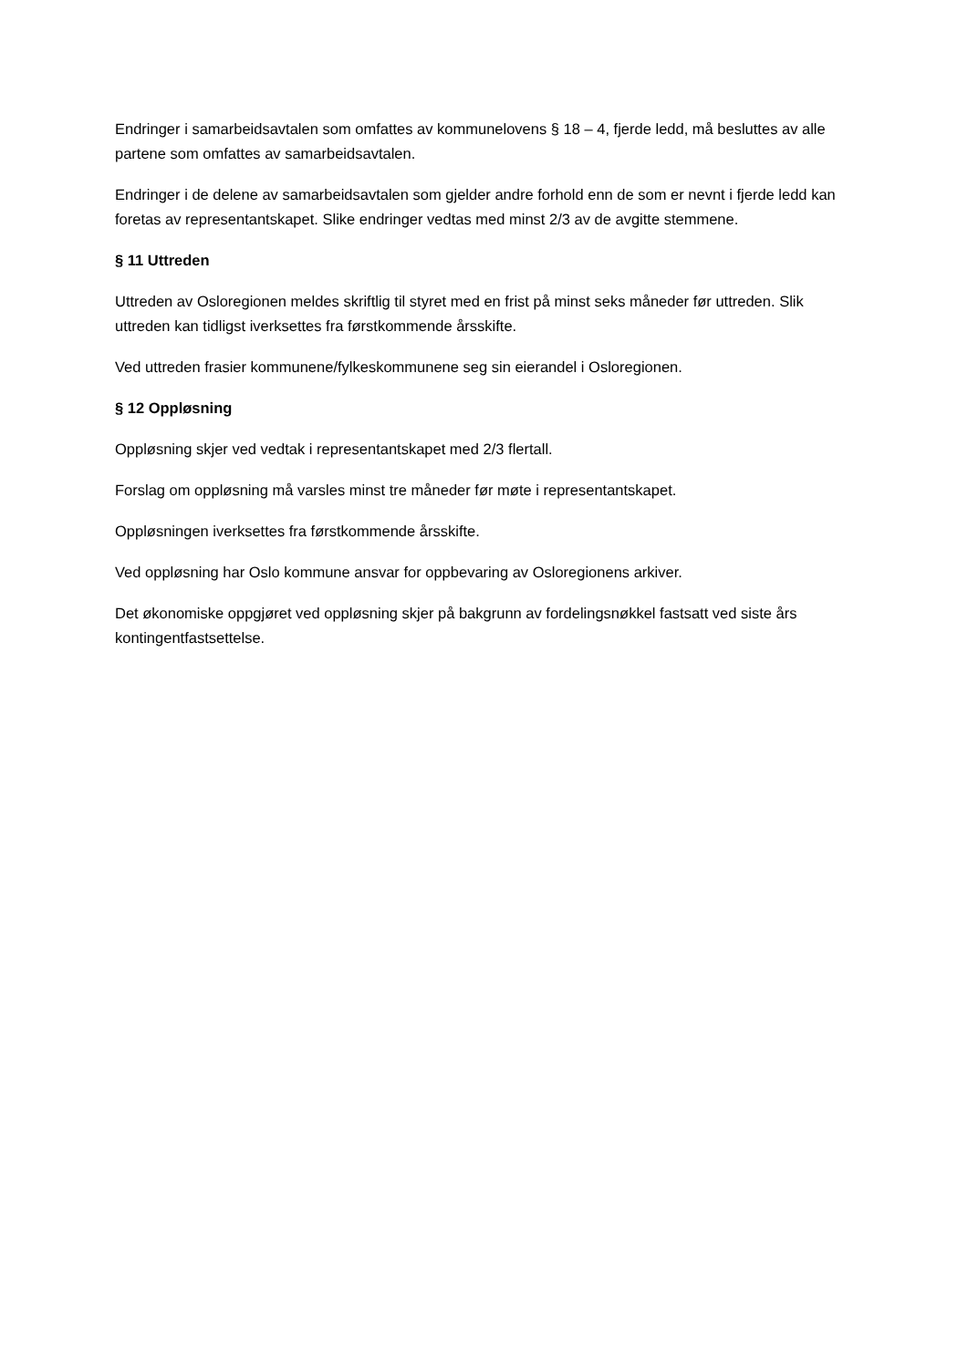Endringer i samarbeidsavtalen som omfattes av kommunelovens § 18 – 4, fjerde ledd, må besluttes av alle partene som omfattes av samarbeidsavtalen.
Endringer i de delene av samarbeidsavtalen som gjelder andre forhold enn de som er nevnt i fjerde ledd kan foretas av representantskapet. Slike endringer vedtas med minst 2/3 av de avgitte stemmene.
§ 11 Uttreden
Uttreden av Osloregionen meldes skriftlig til styret med en frist på minst seks måneder før uttreden. Slik uttreden kan tidligst iverksettes fra førstkommende årsskifte.
Ved uttreden frasier kommunene/fylkeskommunene seg sin eierandel i Osloregionen.
§ 12 Oppløsning
Oppløsning skjer ved vedtak i representantskapet med 2/3 flertall.
Forslag om oppløsning må varsles minst tre måneder før møte i representantskapet.
Oppløsningen iverksettes fra førstkommende årsskifte.
Ved oppløsning har Oslo kommune ansvar for oppbevaring av Osloregionens arkiver.
Det økonomiske oppgjøret ved oppløsning skjer på bakgrunn av fordelingsnøkkel fastsatt ved siste års kontingentfastsettelse.